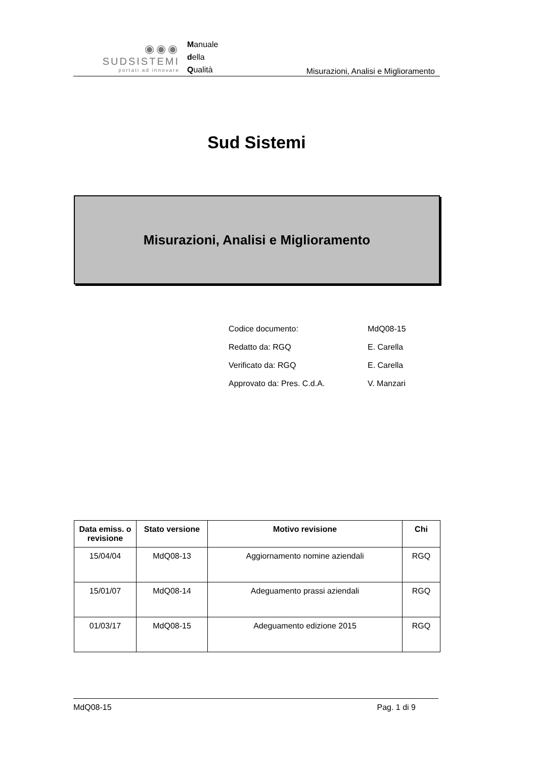◉◉◉
SUDSISTEMI
portati ad innovare
Manuale
della
Qualità
Misurazioni, Analisi e Miglioramento
Sud Sistemi
Misurazioni, Analisi e Miglioramento
| Codice documento: | MdQ08-15 |
| Redatto da: RGQ | E. Carella |
| Verificato da: RGQ | E. Carella |
| Approvato da: Pres. C.d.A. | V. Manzari |
| Data emiss. o revisione | Stato versione | Motivo revisione | Chi |
| --- | --- | --- | --- |
| 15/04/04 | MdQ08-13 | Aggiornamento nomine aziendali | RGQ |
| 15/01/07 | MdQ08-14 | Adeguamento prassi aziendali | RGQ |
| 01/03/17 | MdQ08-15 | Adeguamento edizione 2015 | RGQ |
MdQ08-15 Pag. 1 di 9